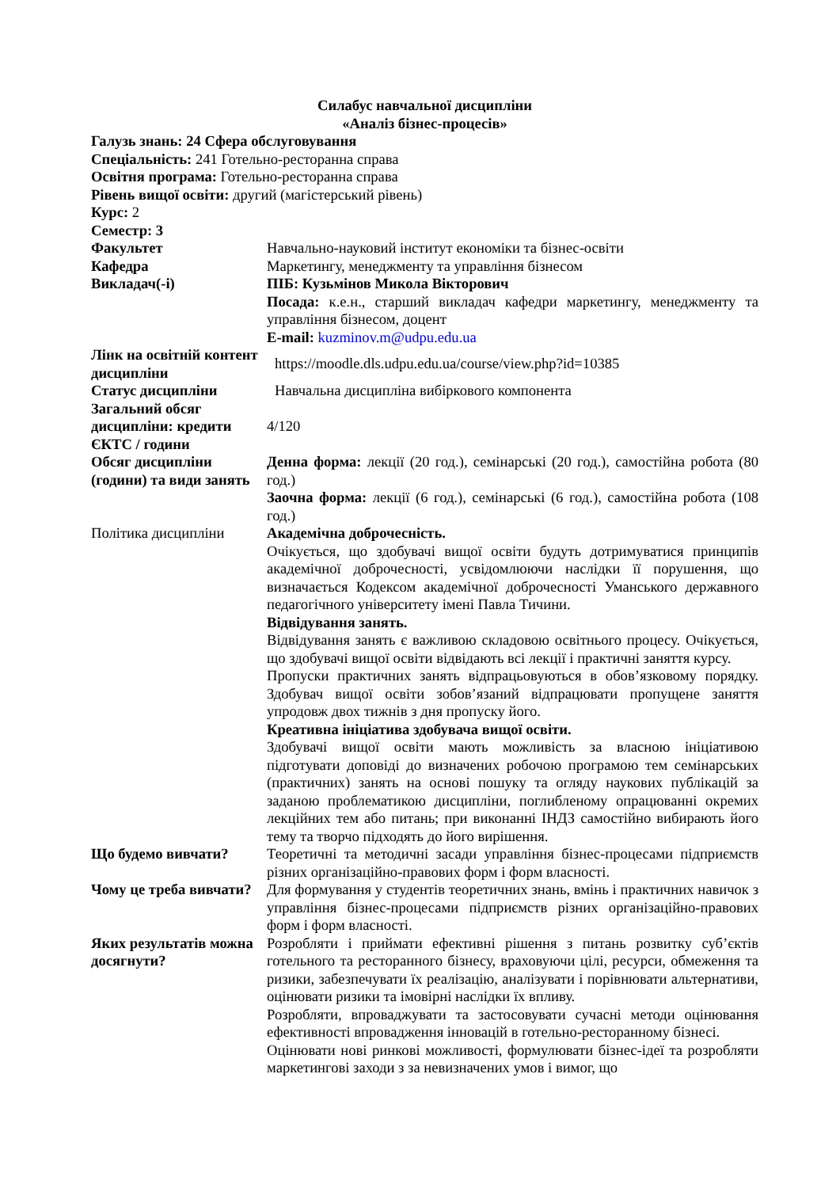Силабус навчальної дисципліни
«Аналіз бізнес-процесів»
Галузь знань: 24 Сфера обслуговування
Спеціальність: 241 Готельно-ресторанна справа
Освітня програма: Готельно-ресторанна справа
Рівень вищої освіти: другий (магістерський рівень)
Курс: 2
Семестр: 3
| Факультет | Навчально-науковий інститут економіки та бізнес-освіти |
| Кафедра | Маркетингу, менеджменту та управління бізнесом |
| Викладач(-і) | ПІБ: Кузьмінов Микола Вікторович Посада: к.е.н., старший викладач кафедри маркетингу, менеджменту та управління бізнесом, доцент E-mail: kuzminov.m@udpu.edu.ua |
| Лінк на освітній контент дисципліни | https://moodle.dls.udpu.edu.ua/course/view.php?id=10385 |
| Статус дисципліни | Навчальна дисципліна вибіркового компонента |
| Загальний обсяг дисципліни: кредити ЄКТС / години | 4/120 |
| Обсяг дисципліни (години) та види занять | Денна форма: лекції (20 год.), семінарські (20 год.), самостійна робота (80 год.) Заочна форма: лекції (6 год.), семінарські (6 год.), самостійна робота (108 год.) |
| Політика дисципліни | Академічна доброчесність. Очікується, що здобувачі вищої освіти будуть дотримуватися принципів академічної доброчесності, усвідомлюючи наслідки її порушення, що визначається Кодексом академічної доброчесності Уманського державного педагогічного університету імені Павла Тичини. Відвідування занять. Відвідування занять є важливою складовою освітнього процесу. Очікується, що здобувачі вищої освіти відвідають всі лекції і практичні заняття курсу. Пропуски практичних занять відпрацьовуються в обов’язковому порядку. Здобувач вищої освіти зобов’язаний відпрацювати пропущене заняття упродовж двох тижнів з дня пропуску його. Креативна ініціатива здобувача вищої освіти. Здобувачі вищої освіти мають можливість за власною ініціативою підготувати доповіді до визначених робочою програмою тем семінарських (практичних) занять на основі пошуку та огляду наукових публікацій за заданою проблематикою дисципліни, поглибленому опрацюванні окремих лекційних тем або питань; при виконанні ІНДЗ самостійно вибирають його тему та творчо підходять до його вирішення. |
| Що будемо вивчати? | Теоретичні та методичні засади управління бізнес-процесами підприємств різних організаційно-правових форм і форм власності. |
| Чому це треба вивчати? | Для формування у студентів теоретичних знань, вмінь і практичних навичок з управління бізнес-процесами підприємств різних організаційно-правових форм і форм власності. |
| Яких результатів можна досягнути? | Розробляти і приймати ефективні рішення з питань розвитку суб’єктів готельного та ресторанного бізнесу, враховуючи цілі, ресурси, обмеження та ризики, забезпечувати їх реалізацію, аналізувати і порівнювати альтернативи, оцінювати ризики та імовірні наслідки їх впливу. Розробляти, впроваджувати та застосовувати сучасні методи оцінювання ефективності впровадження інновацій в готельно-ресторанному бізнесі. Оцінювати нові ринкові можливості, формулювати бізнес-ідеї та розробляти маркетингові заходи з за невизначених умов і вимог, що |